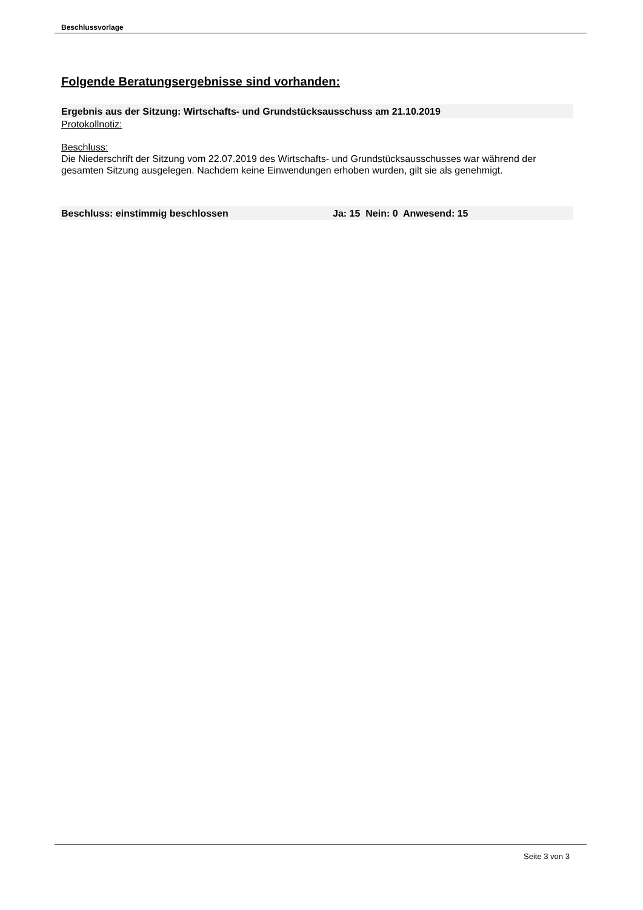Beschlussvorlage
Folgende Beratungsergebnisse sind vorhanden:
Ergebnis aus der Sitzung: Wirtschafts- und Grundstücksausschuss am 21.10.2019
Protokollnotiz:
Beschluss:
Die Niederschrift der Sitzung vom 22.07.2019 des Wirtschafts- und Grundstücksausschusses war während der gesamten Sitzung ausgelegen. Nachdem keine Einwendungen erhoben wurden, gilt sie als genehmigt.
Beschluss: einstimmig beschlossen Ja: 15 Nein: 0 Anwesend: 15
Seite 3 von 3